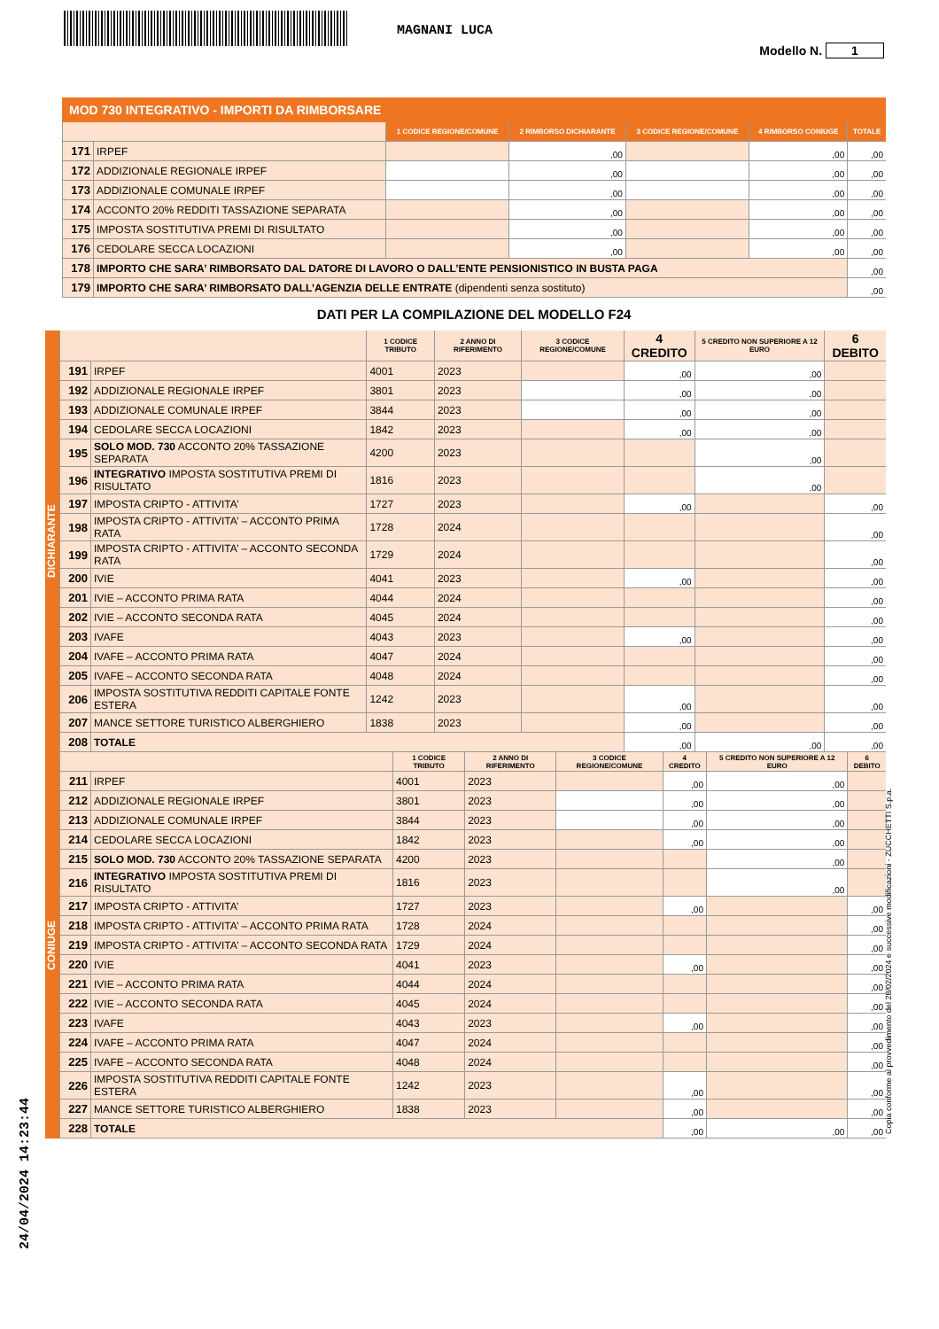MAGNANI LUCA
Modello N. 1
MOD 730 INTEGRATIVO - IMPORTI DA RIMBORSARE
| | | 1 CODICE REGIONE/COMUNE | 2 RIMBORSO DICHIARANTE | 3 CODICE REGIONE/COMUNE | 4 RIMBORSO CONIUGE | TOTALE |
| --- | --- | --- | --- | --- | --- | --- |
| 171 | IRPEF | | ,00 | | ,00 | ,00 |
| 172 | ADDIZIONALE REGIONALE IRPEF | | ,00 | | ,00 | ,00 |
| 173 | ADDIZIONALE COMUNALE IRPEF | | ,00 | | ,00 | ,00 |
| 174 | ACCONTO 20% REDDITI TASSAZIONE SEPARATA | | ,00 | | ,00 | ,00 |
| 175 | IMPOSTA SOSTITUTIVA PREMI DI RISULTATO | | ,00 | | ,00 | ,00 |
| 176 | CEDOLARE SECCA LOCAZIONI | | ,00 | | ,00 | ,00 |
| 178 | IMPORTO CHE SARA’ RIMBORSATO DAL DATORE DI LAVORO O DALL’ENTE PENSIONISTICO IN BUSTA PAGA | | | | | ,00 |
| 179 | IMPORTO CHE SARA’ RIMBORSATO DALL’AGENZIA DELLE ENTRATE (dipendenti senza sostituto) | | | | | ,00 |
DATI PER LA COMPILAZIONE DEL MODELLO F24
DICHIARANTE
| | | 1 CODICE TRIBUTO | 2 ANNO DI RIFERIMENTO | 3 CODICE REGIONE/COMUNE | 4 CREDITO | 5 CREDITO NON SUPERIORE A 12 EURO | 6 DEBITO |
| --- | --- | --- | --- | --- | --- | --- | --- |
| 191 | IRPEF | 4001 | 2023 | | ,00 | ,00 | |
| 192 | ADDIZIONALE REGIONALE IRPEF | 3801 | 2023 | | ,00 | ,00 | |
| 193 | ADDIZIONALE COMUNALE IRPEF | 3844 | 2023 | | ,00 | ,00 | |
| 194 | CEDOLARE SECCA LOCAZIONI | 1842 | 2023 | | ,00 | ,00 | |
| 195 | SOLO MOD. 730 ACCONTO 20% TASSAZIONE SEPARATA | 4200 | 2023 | | | ,00 | |
| 196 | INTEGRATIVO IMPOSTA SOSTITUTIVA PREMI DI RISULTATO | 1816 | 2023 | | | ,00 | |
| 197 | IMPOSTA CRIPTO - ATTIVITA’ | 1727 | 2023 | | ,00 | | ,00 |
| 198 | IMPOSTA CRIPTO - ATTIVITA’ – ACCONTO PRIMA RATA | 1728 | 2024 | | | | ,00 |
| 199 | IMPOSTA CRIPTO - ATTIVITA’ – ACCONTO SECONDA RATA | 1729 | 2024 | | | | ,00 |
| 200 | IVIE | 4041 | 2023 | | ,00 | | ,00 |
| 201 | IVIE – ACCONTO PRIMA RATA | 4044 | 2024 | | | | ,00 |
| 202 | IVIE – ACCONTO SECONDA RATA | 4045 | 2024 | | | | ,00 |
| 203 | IVAFE | 4043 | 2023 | | ,00 | | ,00 |
| 204 | IVAFE – ACCONTO PRIMA RATA | 4047 | 2024 | | | | ,00 |
| 205 | IVAFE – ACCONTO SECONDA RATA | 4048 | 2024 | | | | ,00 |
| 206 | IMPOSTA SOSTITUTIVA REDDITI CAPITALE FONTE ESTERA | 1242 | 2023 | | ,00 | | ,00 |
| 207 | MANCE SETTORE TURISTICO ALBERGHIERO | 1838 | 2023 | | ,00 | | ,00 |
| 208 | TOTALE | | | | ,00 | ,00 | ,00 |
CONIUGE
| | | 1 CODICE TRIBUTO | 2 ANNO DI RIFERIMENTO | 3 CODICE REGIONE/COMUNE | 4 CREDITO | 5 CREDITO NON SUPERIORE A 12 EURO | 6 DEBITO |
| --- | --- | --- | --- | --- | --- | --- | --- |
| 211 | IRPEF | 4001 | 2023 | | ,00 | ,00 | |
| 212 | ADDIZIONALE REGIONALE IRPEF | 3801 | 2023 | | ,00 | ,00 | |
| 213 | ADDIZIONALE COMUNALE IRPEF | 3844 | 2023 | | ,00 | ,00 | |
| 214 | CEDOLARE SECCA LOCAZIONI | 1842 | 2023 | | ,00 | ,00 | |
| 215 | SOLO MOD. 730 ACCONTO 20% TASSAZIONE SEPARATA | 4200 | 2023 | | | ,00 | |
| 216 | INTEGRATIVO IMPOSTA SOSTITUTIVA PREMI DI RISULTATO | 1816 | 2023 | | | ,00 | |
| 217 | IMPOSTA CRIPTO - ATTIVITA’ | 1727 | 2023 | | ,00 | | ,00 |
| 218 | IMPOSTA CRIPTO - ATTIVITA’ – ACCONTO PRIMA RATA | 1728 | 2024 | | | | ,00 |
| 219 | IMPOSTA CRIPTO - ATTIVITA’ – ACCONTO SECONDA RATA | 1729 | 2024 | | | | ,00 |
| 220 | IVIE | 4041 | 2023 | | ,00 | | ,00 |
| 221 | IVIE – ACCONTO PRIMA RATA | 4044 | 2024 | | | | ,00 |
| 222 | IVIE – ACCONTO SECONDA RATA | 4045 | 2024 | | | | ,00 |
| 223 | IVAFE | 4043 | 2023 | | ,00 | | ,00 |
| 224 | IVAFE – ACCONTO PRIMA RATA | 4047 | 2024 | | | | ,00 |
| 225 | IVAFE – ACCONTO SECONDA RATA | 4048 | 2024 | | | | ,00 |
| 226 | IMPOSTA SOSTITUTIVA REDDITI CAPITALE FONTE ESTERA | 1242 | 2023 | | ,00 | | ,00 |
| 227 | MANCE SETTORE TURISTICO ALBERGHIERO | 1838 | 2023 | | ,00 | | ,00 |
| 228 | TOTALE | | | | ,00 | ,00 | ,00 |
Copia conforme al provvedimento del 28/02/2024 e successive modificazioni - ZUCCHETTI S.p.a.
24/04/2024 14:23:44